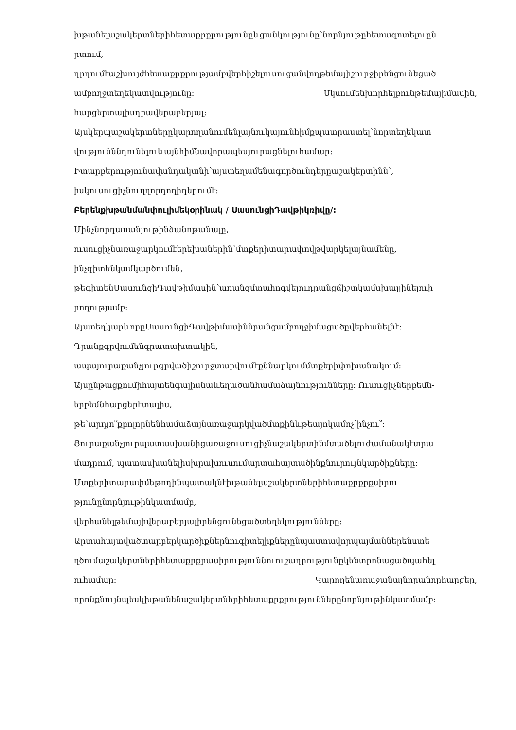խթանելաշակերտներիհետաքրքրությունըևցանկությունը՝նորնյութըհետազոտելուըն
րտում,
դրդումէաշխույժհետաքրքրությամբվերհիշելուսուցանվողթեմայիշուրջիրենցունեցած
ամբողջտեղեկատվությունը: Սկսումենխորհելբունթեմայիմասին,
հարցերտալիսդրավերաբերյալ:
Այսկերպաշակերտներըկարողանումենլայնուկայունհիմքպատրաստել՝նորտեղեկատ
վությունննդունելուևայնհիմնավորապեսյուրացնելուհամար:
Իտարբերությունավանդականի՝այստեղամենագործունդերըաշակերտինն՝,
իսկուսուցիչնուղղորդողիդերումէ:
Բերենքխթանմանփուլիմեկօրինակ / ՍասունցիԴավթիկռիվը/:
Մինչնորդասանյութինձանոթանալը,
ուսուցիչնառաջարկումէերեխաներին՝մտքերիտարափովթվարկելայնամենը,
ինչգիտենկամկարծումեն,
թեգիտենՍասունցիԴավթիմասին՝առանցմտահոգվելուդրանցճիշտկամսխալլինելուի
րողությամբ:
ԱյստեղկարևորըՍասունցիԴավթիմասիննրանցամբողջիմացածըվերհանելնէ:
Դրանքգրվումենգրատախտակին,
ապայուրաքանչյուրգրվածիշուրջտարվումէքննարկումմտքերիփոխանակում:
Այսընթացքումիհայտենգալիսնաևեղածանհամաձայնությունները: Ուսուցիչներբեմն-
երբեմնհարցերէտալիս,
թե՝արդյո՞քբոլորնենհամաձայնառաջարկվածմտքինևթեայոկամոչ՝ինչու՞:
Յուրաքանչյուրպատասխանիցառաջուսուցիչնաշակերտինմտածելուժամանակէտրա
մադրում, պատասխանելիսխրախուսումարտահայտածինքնուրույնկարծիքները:
Մտքերիտարափմեթոդինպատակնէխթանելաշակերտներիհետաքրքրքսիրու
թյունընորնյութինկատմամբ,
վերհանելթեմայիվերաբերյալիրենցունեցածտեղեկությունները:
Արտահայտվածտարբերկարծիքներնուգիտելիքներընպաստավորպայմաններենստե
ղծումաշակերտներիհետաքրքրասիրություննուուշադրությունըկենտրոնացածպահել
ուհամար: Կարողենառաջանալնորանորհարցեր,
որոնքնույնպեսկխթանենաշակերտներիհետաքրքրություններընորնյութինկատմամբ: